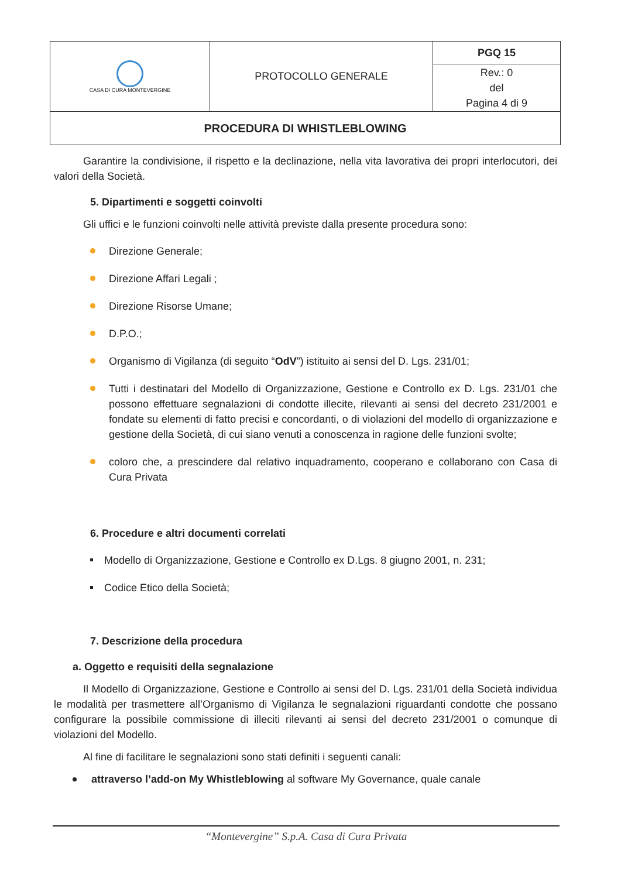| CASA DI CURA MONTEVERGINE | PROTOCOLLO GENERALE | PGQ 15 |
| | | Rev.: 0 del Pagina 4 di 9 |
| PROCEDURA DI WHISTLEBLOWING | | |
Garantire la condivisione, il rispetto e la declinazione, nella vita lavorativa dei propri interlocutori, dei valori della Società.
5. Dipartimenti e soggetti coinvolti
Gli uffici e le funzioni coinvolti nelle attività previste dalla presente procedura sono:
Direzione Generale;
Direzione Affari Legali ;
Direzione Risorse Umane;
D.P.O.;
Organismo di Vigilanza (di seguito “OdV”) istituito ai sensi del D. Lgs. 231/01;
Tutti i destinatari del Modello di Organizzazione, Gestione e Controllo ex D. Lgs. 231/01 che possono effettuare segnalazioni di condotte illecite, rilevanti ai sensi del decreto 231/2001 e fondate su elementi di fatto precisi e concordanti, o di violazioni del modello di organizzazione e gestione della Società, di cui siano venuti a conoscenza in ragione delle funzioni svolte;
coloro che, a prescindere dal relativo inquadramento, cooperano e collaborano con Casa di Cura Privata
6. Procedure e altri documenti correlati
Modello di Organizzazione, Gestione e Controllo ex D.Lgs. 8 giugno 2001, n. 231;
Codice Etico della Società;
7. Descrizione della procedura
a. Oggetto e requisiti della segnalazione
Il Modello di Organizzazione, Gestione e Controllo ai sensi del D. Lgs. 231/01 della Società individua le modalità per trasmettere all’Organismo di Vigilanza le segnalazioni riguardanti condotte che possano configurare la possibile commissione di illeciti rilevanti ai sensi del decreto 231/2001 o comunque di violazioni del Modello.
Al fine di facilitare le segnalazioni sono stati definiti i seguenti canali:
attraverso l’add-on My Whistleblowing al software My Governance, quale canale
“Montevergine” S.p.A. Casa di Cura Privata